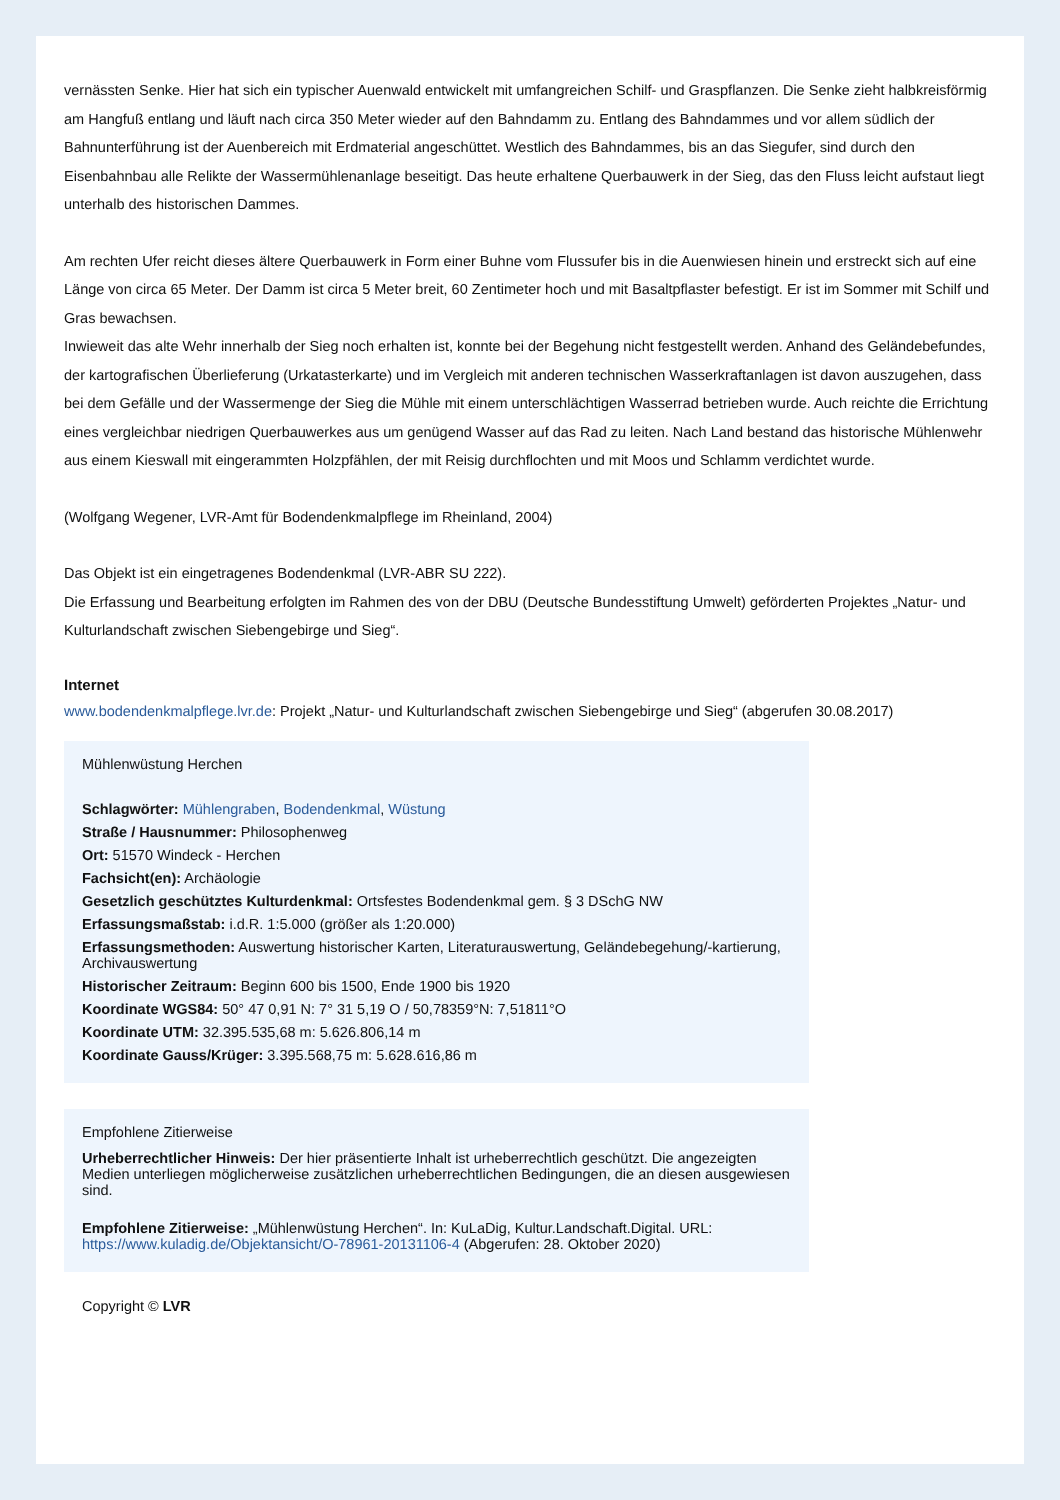vernässten Senke. Hier hat sich ein typischer Auenwald entwickelt mit umfangreichen Schilf- und Graspflanzen. Die Senke zieht halbkreisförmig am Hangfuß entlang und läuft nach circa 350 Meter wieder auf den Bahndamm zu. Entlang des Bahndammes und vor allem südlich der Bahnunterführung ist der Auenbereich mit Erdmaterial angeschüttet. Westlich des Bahndammes, bis an das Siegufer, sind durch den Eisenbahnbau alle Relikte der Wassermühlenanlage beseitigt. Das heute erhaltene Querbauwerk in der Sieg, das den Fluss leicht aufstaut liegt unterhalb des historischen Dammes.
Am rechten Ufer reicht dieses ältere Querbauwerk in Form einer Buhne vom Flussufer bis in die Auenwiesen hinein und erstreckt sich auf eine Länge von circa 65 Meter. Der Damm ist circa 5 Meter breit, 60 Zentimeter hoch und mit Basaltpflaster befestigt. Er ist im Sommer mit Schilf und Gras bewachsen.
Inwieweit das alte Wehr innerhalb der Sieg noch erhalten ist, konnte bei der Begehung nicht festgestellt werden. Anhand des Geländebefundes, der kartografischen Überlieferung (Urkatasterkarte) und im Vergleich mit anderen technischen Wasserkraftanlagen ist davon auszugehen, dass bei dem Gefälle und der Wassermenge der Sieg die Mühle mit einem unterschlächtigen Wasserrad betrieben wurde. Auch reichte die Errichtung eines vergleichbar niedrigen Querbauwerkes aus um genügend Wasser auf das Rad zu leiten. Nach Land bestand das historische Mühlenwehr aus einem Kieswall mit eingerammten Holzpfählen, der mit Reisig durchflochten und mit Moos und Schlamm verdichtet wurde.
(Wolfgang Wegener, LVR-Amt für Bodendenkmalpflege im Rheinland, 2004)
Das Objekt ist ein eingetragenes Bodendenkmal (LVR-ABR SU 222).
Die Erfassung und Bearbeitung erfolgten im Rahmen des von der DBU (Deutsche Bundesstiftung Umwelt) geförderten Projektes „Natur- und Kulturlandschaft zwischen Siebengebirge und Sieg“.
Internet
www.bodendenkmalpflege.lvr.de: Projekt „Natur- und Kulturlandschaft zwischen Siebengebirge und Sieg“ (abgerufen 30.08.2017)
Mühlenwüstung Herchen
Schlagwörter: Mühlengraben, Bodendenkmal, Wüstung
Straße / Hausnummer: Philosophenweg
Ort: 51570 Windeck - Herchen
Fachsicht(en): Archäologie
Gesetzlich geschütztes Kulturdenkmal: Ortsfestes Bodendenkmal gem. § 3 DSchG NW
Erfassungsmaßstab: i.d.R. 1:5.000 (größer als 1:20.000)
Erfassungsmethoden: Auswertung historischer Karten, Literaturauswertung, Geländebegehung/-kartierung, Archivauswertung
Historischer Zeitraum: Beginn 600 bis 1500, Ende 1900 bis 1920
Koordinate WGS84: 50° 47 0,91 N: 7° 31 5,19 O / 50,78359°N: 7,51811°O
Koordinate UTM: 32.395.535,68 m: 5.626.806,14 m
Koordinate Gauss/Krüger: 3.395.568,75 m: 5.628.616,86 m
Empfohlene Zitierweise
Urheberrechtlicher Hinweis: Der hier präsentierte Inhalt ist urheberrechtlich geschützt. Die angezeigten Medien unterliegen möglicherweise zusätzlichen urheberrechtlichen Bedingungen, die an diesen ausgewiesen sind.
Empfohlene Zitierweise: „Mühlenwüstung Herchen“. In: KuLaDig, Kultur.Landschaft.Digital. URL: https://www.kuladig.de/Objektansicht/O-78961-20131106-4 (Abgerufen: 28. Oktober 2020)
Copyright © LVR